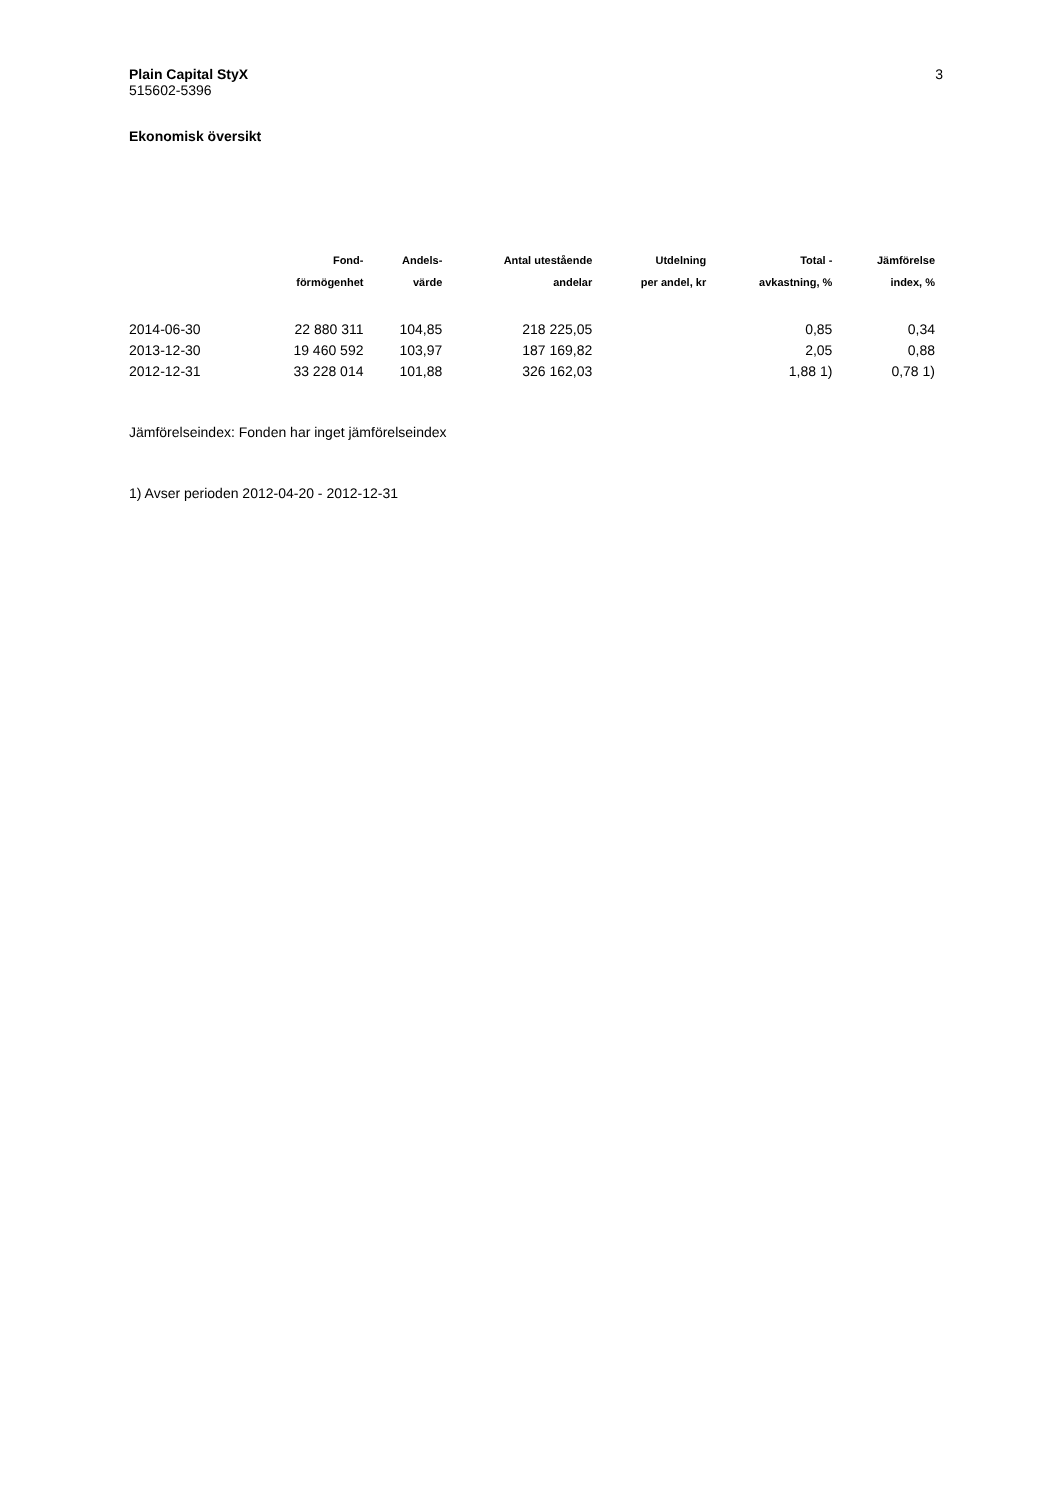Plain Capital StyX
515602-5396
3
Ekonomisk översikt
| | Fond- förmögenhet | Andels- värde | Antal utestående andelar | Utdelning per andel, kr | Total - avkastning, % | Jämförelse index, % |
| --- | --- | --- | --- | --- | --- | --- |
| 2014-06-30 | 22 880 311 | 104,85 | 218 225,05 | | 0,85 | 0,34 |
| 2013-12-30 | 19 460 592 | 103,97 | 187 169,82 | | 2,05 | 0,88 |
| 2012-12-31 | 33 228 014 | 101,88 | 326 162,03 | | 1,88 1) | 0,78 1) |
Jämförelseindex: Fonden har inget jämförelseindex
1) Avser perioden 2012-04-20 - 2012-12-31